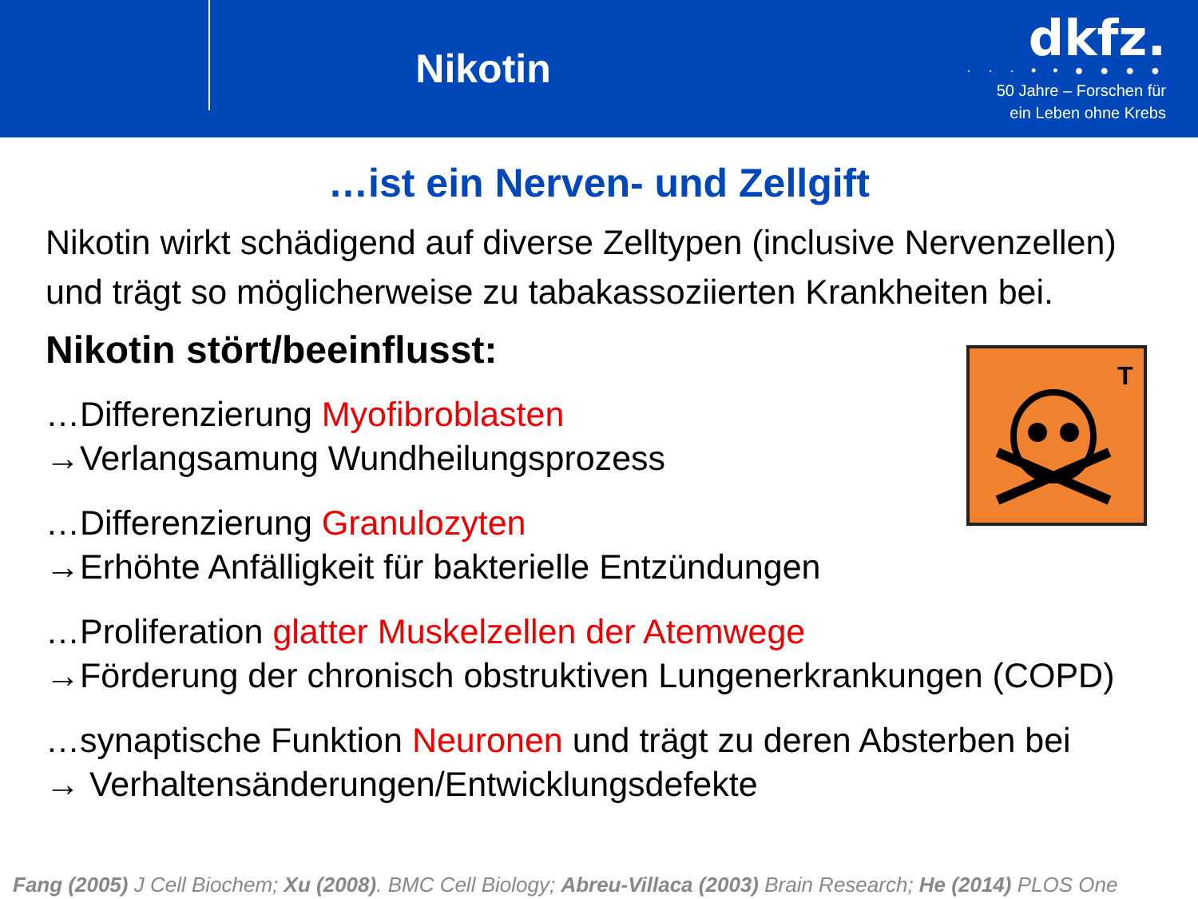Nikotin
dkfz.
· · · • • ● ● ● ●
50 Jahre – Forschen für
ein Leben ohne Krebs
…ist ein Nerven- und Zellgift
Nikotin wirkt schädigend auf diverse Zelltypen (inclusive Nervenzellen) und trägt so möglicherweise zu tabakassoziierten Krankheiten bei.
Nikotin stört/beeinflusst:
…Differenzierung Myofibroblasten
→Verlangsamung Wundheilungsprozess
…Differenzierung Granulozyten
→Erhöhte Anfälligkeit für bakterielle Entzündungen
…Proliferation glatter Muskelzellen der Atemwege
→Förderung der chronisch obstruktiven Lungenerkrankungen (COPD)
…synaptische Funktion Neuronen und trägt zu deren Absterben bei
→ Verhaltensänderungen/Entwicklungsdefekte
T
Fang (2005) J Cell Biochem; Xu (2008). BMC Cell Biology; Abreu-Villaca (2003) Brain Research; He (2014) PLOS One